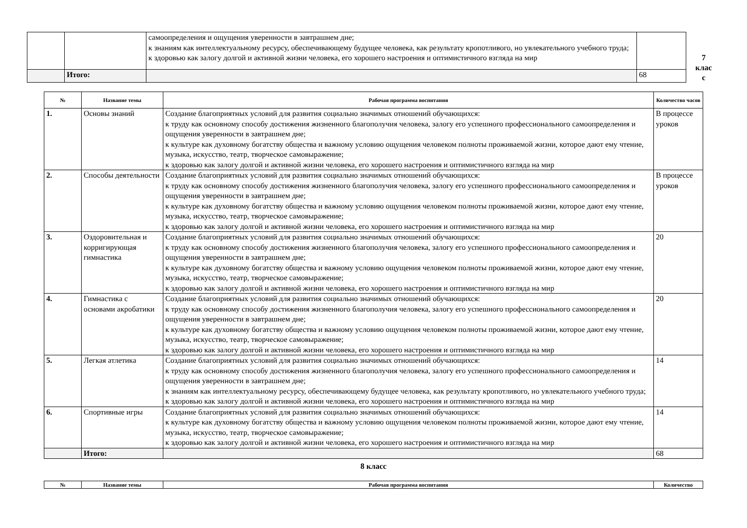| | | самоопределения и ощущения уверенности в завтрашнем дне; к знаниям как интеллектуальному ресурсу, обеспечивающему будущее человека, как результату кропотливого, но увлекательного учебного труда; к здоровью как залогу долгой и активной жизни человека, его хорошего настроения и оптимистичного взгляда на мир | |
| | Итого: | | 68 |
7
клас
с
| № | Название темы | Рабочая программа воспитания | Количество часов |
| --- | --- | --- | --- |
| 1. | Основы знаний | Создание благоприятных условий для развития социально значимых отношений обучающихся: к труду как основному способу достижения жизненного благополучия человека, залогу его успешного профессионального самоопределения и ощущения уверенности в завтрашнем дне; к культуре как духовному богатству общества и важному условию ощущения человеком полноты проживаемой жизни, которое дают ему чтение, музыка, искусство, театр, творческое самовыражение; к здоровью как залогу долгой и активной жизни человека, его хорошего настроения и оптимистичного взгляда на мир | В процессе уроков |
| 2. | Способы деятельности | Создание благоприятных условий для развития социально значимых отношений обучающихся: к труду как основному способу достижения жизненного благополучия человека, залогу его успешного профессионального самоопределения и ощущения уверенности в завтрашнем дне; к культуре как духовному богатству общества и важному условию ощущения человеком полноты проживаемой жизни, которое дают ему чтение, музыка, искусство, театр, творческое самовыражение; к здоровью как залогу долгой и активной жизни человека, его хорошего настроения и оптимистичного взгляда на мир | В процессе уроков |
| 3. | Оздоровительная и корригирующая гимнастика | Создание благоприятных условий для развития социально значимых отношений обучающихся: к труду как основному способу достижения жизненного благополучия человека, залогу его успешного профессионального самоопределения и ощущения уверенности в завтрашнем дне; к культуре как духовному богатству общества и важному условию ощущения человеком полноты проживаемой жизни, которое дают ему чтение, музыка, искусство, театр, творческое самовыражение; к здоровью как залогу долгой и активной жизни человека, его хорошего настроения и оптимистичного взгляда на мир | 20 |
| 4. | Гимнастика с основами акробатики | Создание благоприятных условий для развития социально значимых отношений обучающихся: к труду как основному способу достижения жизненного благополучия человека, залогу его успешного профессионального самоопределения и ощущения уверенности в завтрашнем дне; к культуре как духовному богатству общества и важному условию ощущения человеком полноты проживаемой жизни, которое дают ему чтение, музыка, искусство, театр, творческое самовыражение; к здоровью как залогу долгой и активной жизни человека, его хорошего настроения и оптимистичного взгляда на мир | 20 |
| 5. | Легкая атлетика | Создание благоприятных условий для развития социально значимых отношений обучающихся: к труду как основному способу достижения жизненного благополучия человека, залогу его успешного профессионального самоопределения и ощущения уверенности в завтрашнем дне; к знаниям как интеллектуальному ресурсу, обеспечивающему будущее человека, как результату кропотливого, но увлекательного учебного труда; к здоровью как залогу долгой и активной жизни человека, его хорошего настроения и оптимистичного взгляда на мир | 14 |
| 6. | Спортивные игры | Создание благоприятных условий для развития социально значимых отношений обучающихся: к культуре как духовному богатству общества и важному условию ощущения человеком полноты проживаемой жизни, которое дают ему чтение, музыка, искусство, театр, творческое самовыражение; к здоровью как залогу долгой и активной жизни человека, его хорошего настроения и оптимистичного взгляда на мир | 14 |
| | Итого: | | 68 |
8 класс
| № | Название темы | Рабочая программа воспитания | Количество |
| --- | --- | --- | --- |